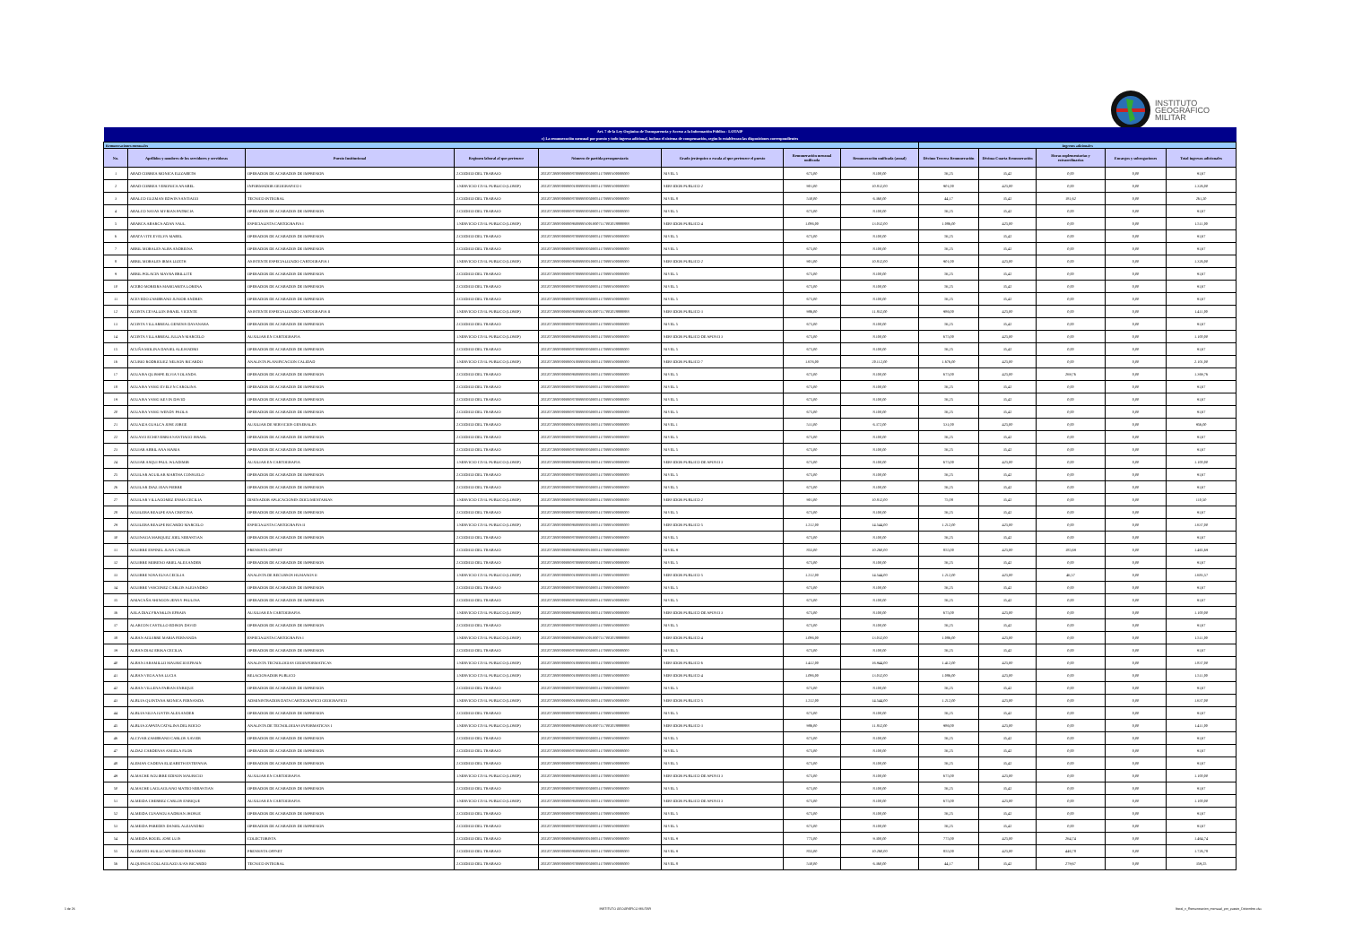INSTITUTO
GEOGRÁFICO
MILITAR
| Art. 7 de la Ley Orgánica de Transparencia y Acceso a la Información Pública - LOTAIP | | | | | | | | | | | | |
| --- | --- | --- | --- | --- | --- | --- | --- | --- | --- | --- | --- | --- |
| c) La remuneración mensual por puesto y todo ingreso adicional, incluso el sistema de compensación, según lo establezcan las disposiciones correspondientes | | | | | | | | | | | | |
| Remuneraciones mensuales | | | | | | | | Ingresos adicionales | | | | |
| No. | Apellidos y nombres de los servidores y servidoras | Puesto Institucional | Regimen laboral al que pertenece | Número de partida presupuestaria | Grado jerárquico o escala al que pertenece el puesto | Remuneración mensual unificada | Remuneración unificada (anual) | Décimo Tercera Remuneración | Décima Cuarta Remuneración | Horas suplementarias y extraordinarias | Encargos y subrogaciones | Total ingresos adicionales |
| 1 | ABAD CORREA MONICA ELIZABETH | OPERADOR DE ACABADOS DE IMPRESION | 2.CODIGO DEL TRABAJO | 2022072000000000870000000500051170000100000000 | NIVEL 5 | 675,00 | 8.100,00 | 56,25 | 35,42 | 0,00 | 0,00 | 91,67 |
| 2 | ABAD CORREA VERONICA ANABEL | INFORMADOR GEOGRAFICO I | 1.SERVICIO CIVIL PUBLICO (LOSEP) | 2022072000000000010000000100051170000100000000 | SERVIDOR PUBLICO 2 | 901,00 | 10.812,00 | 901,00 | 425,00 | 0,00 | 0,00 | 1.326,00 |
| 3 | ABALCO GUZMAN EDWIN SANTIAGO | TECNICO INTEGRAL | 2.CODIGO DEL TRABAJO | 2022072000000000870000000500051170000100000000 | NIVEL 8 | 530,00 | 6.360,00 | 44,17 | 35,42 | 181,62 | 0,00 | 261,20 |
| 4 | ABALCO NAVAS MYRIAN PATRICIA | OPERADOR DE ACABADOS DE IMPRESION | 2.CODIGO DEL TRABAJO | 2022072000000000870000000500051170000100000000 | NIVEL 5 | 675,00 | 8.100,00 | 56,25 | 35,42 | 0,00 | 0,00 | 91,67 |
| 5 | ABARCA ABARCA ADAN SAUL | ESPECIALISTA CARTOGRAFIA I | 1.SERVICIO CIVIL PUBLICO (LOSEP) | 2022072000000000860000010010007117002028888888 | SERVIDOR PUBLICO 4 | 1.086,00 | 13.032,00 | 1.086,00 | 425,00 | 0,00 | 0,00 | 1.511,00 |
| 6 | ABATA VITE EVELYN MABEL | OPERADOR DE ACABADOS DE IMPRESION | 2.CODIGO DEL TRABAJO | 2022072000000000870000000500051170000100000000 | NIVEL 5 | 675,00 | 8.100,00 | 56,25 | 35,42 | 0,00 | 0,00 | 91,67 |
| 7 | ABRIL MORALES ALBA ANDREINA | OPERADOR DE ACABADOS DE IMPRESION | 2.CODIGO DEL TRABAJO | 2022072000000000870000000500051170000100000000 | NIVEL 5 | 675,00 | 8.100,00 | 56,25 | 35,42 | 0,00 | 0,00 | 91,67 |
| 8 | ABRIL MORALES IRMA LIZETH | ASISTENTE ESPECIALIZADO CARTOGRAFIA I | 1.SERVICIO CIVIL PUBLICO (LOSEP) | 2022072000000000860000000100051170000100000000 | SERVIDOR PUBLICO 2 | 901,00 | 10.812,00 | 901,00 | 425,00 | 0,00 | 0,00 | 1.326,00 |
| 9 | ABRIL POLACIN MAYRA BRILLITE | OPERADOR DE ACABADOS DE IMPRESION | 2.CODIGO DEL TRABAJO | 2022072000000000870000000500051170000100000000 | NIVEL 5 | 675,00 | 8.100,00 | 56,25 | 35,42 | 0,00 | 0,00 | 91,67 |
| 10 | ACEBO MOREIRA MARGARITA LORENA | OPERADOR DE ACABADOS DE IMPRESION | 2.CODIGO DEL TRABAJO | 2022072000000000870000000500051170000100000000 | NIVEL 5 | 675,00 | 8.100,00 | 56,25 | 35,42 | 0,00 | 0,00 | 91,67 |
| 11 | ACEVEDO ZAMBRANO JUNIOR ANDRES | OPERADOR DE ACABADOS DE IMPRESION | 2.CODIGO DEL TRABAJO | 2022072000000000870000000500051170000100000000 | NIVEL 5 | 675,00 | 8.100,00 | 56,25 | 35,42 | 0,00 | 0,00 | 91,67 |
| 12 | ACOSTA CEVALLOS ISRAEL VICENTE | ASISTENTE ESPECIALIZADO CARTOGRAFIA II | 1.SERVICIO CIVIL PUBLICO (LOSEP) | 2022072000000000860000010010007117002028888888 | SERVIDOR PUBLICO 3 | 986,00 | 11.832,00 | 986,00 | 425,00 | 0,00 | 0,00 | 1.411,00 |
| 13 | ACOSTA VILLARREAL GENESIS DAYANARA | OPERADOR DE ACABADOS DE IMPRESION | 2.CODIGO DEL TRABAJO | 2022072000000000870000000500051170000100000000 | NIVEL 5 | 675,00 | 8.100,00 | 56,25 | 35,42 | 0,00 | 0,00 | 91,67 |
| 14 | ACOSTA VILLARREAL JULIAN MARCELO | AUXILIAR EN CARTOGRAFIA | 1.SERVICIO CIVIL PUBLICO (LOSEP) | 2022072000000000860000000100051170000100000000 | SERVIDOR PUBLICO DE APOYO 3 | 675,00 | 8.100,00 | 675,00 | 425,00 | 0,00 | 0,00 | 1.100,00 |
| 15 | ACUÑA MOLINA DANIEL ALEJANDRO | OPERADOR DE ACABADOS DE IMPRESION | 2.CODIGO DEL TRABAJO | 2022072000000000870000000500051170000100000000 | NIVEL 5 | 675,00 | 8.100,00 | 56,25 | 35,42 | 0,00 | 0,00 | 91,67 |
| 16 | ACURIO RODRIGUEZ NELSON RICARDO | ANALISTA PLANIFICACION CALIDAD | 1.SERVICIO CIVIL PUBLICO (LOSEP) | 2022072000000000010000000100051170000100000000 | SERVIDOR PUBLICO 7 | 1.676,00 | 20.112,00 | 1.676,00 | 425,00 | 0,00 | 0,00 | 2.101,00 |
| 17 | AGUAISA QUISHPE ELVIA YOLANDA | OPERADOR DE ACABADOS DE IMPRESION | 2.CODIGO DEL TRABAJO | 2022072000000000860000000100051170000100000000 | NIVEL 5 | 675,00 | 8.100,00 | 675,00 | 425,00 | 269,76 | 0,00 | 1.369,76 |
| 18 | AGUAISA YASIG EVELYN CAROLINA | OPERADOR DE ACABADOS DE IMPRESION | 2.CODIGO DEL TRABAJO | 2022072000000000870000000500051170000100000000 | NIVEL 5 | 675,00 | 8.100,00 | 56,25 | 35,42 | 0,00 | 0,00 | 91,67 |
| 19 | AGUAISA YASIG KEVIN DAVID | OPERADOR DE ACABADOS DE IMPRESION | 2.CODIGO DEL TRABAJO | 2022072000000000870000000500051170000100000000 | NIVEL 5 | 675,00 | 8.100,00 | 56,25 | 35,42 | 0,00 | 0,00 | 91,67 |
| 20 | AGUAISA YASIG WENDY PAOLA | OPERADOR DE ACABADOS DE IMPRESION | 2.CODIGO DEL TRABAJO | 2022072000000000870000000500051170000100000000 | NIVEL 5 | 675,00 | 8.100,00 | 56,25 | 35,42 | 0,00 | 0,00 | 91,67 |
| 21 | AGUAIZA GUALCA JOSE JORGE | AUXILIAR DE SERVICIOS GENERALES | 2.CODIGO DEL TRABAJO | 2022072000000000010000000100051170000100000000 | NIVEL 1 | 531,00 | 6.372,00 | 531,00 | 425,00 | 0,00 | 0,00 | 956,00 |
| 22 | AGUAYO ECHEVERRIA SANTIAGO ISRAEL | OPERADOR DE ACABADOS DE IMPRESION | 2.CODIGO DEL TRABAJO | 2022072000000000870000000500051170000100000000 | NIVEL 5 | 675,00 | 8.100,00 | 56,25 | 35,42 | 0,00 | 0,00 | 91,67 |
| 23 | AGUIAR ABRIL ANA MARIA | OPERADOR DE ACABADOS DE IMPRESION | 2.CODIGO DEL TRABAJO | 2022072000000000870000000500051170000100000000 | NIVEL 5 | 675,00 | 8.100,00 | 56,25 | 35,42 | 0,00 | 0,00 | 91,67 |
| 24 | AGUIAR ASQUI PAUL WLADIMIR | AUXILIAR EN CARTOGRAFIA | 1.SERVICIO CIVIL PUBLICO (LOSEP) | 2022072000000000860000000100051170000100000000 | SERVIDOR PUBLICO DE APOYO 3 | 675,00 | 8.100,00 | 675,00 | 425,00 | 0,00 | 0,00 | 1.100,00 |
| 25 | AGUILAR AGUILAR MARTHA CONSUELO | OPERADOR DE ACABADOS DE IMPRESION | 2.CODIGO DEL TRABAJO | 2022072000000000870000000500051170000100000000 | NIVEL 5 | 675,00 | 8.100,00 | 56,25 | 35,42 | 0,00 | 0,00 | 91,67 |
| 26 | AGUILAR DIAZ JEAN PIERRE | OPERADOR DE ACABADOS DE IMPRESION | 2.CODIGO DEL TRABAJO | 2022072000000000870000000500051170000100000000 | NIVEL 5 | 675,00 | 8.100,00 | 56,25 | 35,42 | 0,00 | 0,00 | 91,67 |
| 27 | AGUILAR VILLAGOMEZ ENMA CECILIA | DISENADOR APLICACIONES DOCUMENTARIAS | 1.SERVICIO CIVIL PUBLICO (LOSEP) | 2022072000000000870000000500051170000100000000 | SERVIDOR PUBLICO 2 | 901,00 | 10.812,00 | 75,08 | 35,42 | 0,00 | 0,00 | 110,50 |
| 28 | AGUILERA REALPE ANA CRISTINA | OPERADOR DE ACABADOS DE IMPRESION | 2.CODIGO DEL TRABAJO | 2022072000000000870000000500051170000100000000 | NIVEL 5 | 675,00 | 8.100,00 | 56,25 | 35,42 | 0,00 | 0,00 | 91,67 |
| 29 | AGUILERA REALPE RICARDO MARCELO | ESPECIALISTA CARTOGRAFIA II | 1.SERVICIO CIVIL PUBLICO (LOSEP) | 2022072000000000860000000100051170000100000000 | SERVIDOR PUBLICO 5 | 1.212,00 | 14.544,00 | 1.212,00 | 425,00 | 0,00 | 0,00 | 1.637,00 |
| 30 | AGUINAGA MARQUEZ JOEL SEBASTIAN | OPERADOR DE ACABADOS DE IMPRESION | 2.CODIGO DEL TRABAJO | 2022072000000000870000000500051170000100000000 | NIVEL 5 | 675,00 | 8.100,00 | 56,25 | 35,42 | 0,00 | 0,00 | 91,67 |
| 31 | AGUIRRE ESPINEL JUAN CARLOS | PRENSISTA OFFSET | 2.CODIGO DEL TRABAJO | 2022072000000000860000000100051170000100000000 | NIVEL 9 | 855,00 | 10.260,00 | 855,00 | 425,00 | 185,69 | 0,00 | 1.465,69 |
| 32 | AGUIRRE MORENO ARIEL ALEXANDER | OPERADOR DE ACABADOS DE IMPRESION | 2.CODIGO DEL TRABAJO | 2022072000000000870000000500051170000100000000 | NIVEL 5 | 675,00 | 8.100,00 | 56,25 | 35,42 | 0,00 | 0,00 | 91,67 |
| 33 | AGUIRRE SOSA ELSA CECILIA | ANALISTA DE RECURSOS HUMANOS II | 1.SERVICIO CIVIL PUBLICO (LOSEP) | 2022072000000000010000000100051170000100000000 | SERVIDOR PUBLICO 5 | 1.212,00 | 14.544,00 | 1.212,00 | 425,00 | 46,57 | 0,00 | 1.683,57 |
| 34 | AGUIRRE VASCONEZ CARLOS ALEJANDRO | OPERADOR DE ACABADOS DE IMPRESION | 2.CODIGO DEL TRABAJO | 2022072000000000870000000500051170000100000000 | NIVEL 5 | 675,00 | 8.100,00 | 56,25 | 35,42 | 0,00 | 0,00 | 91,67 |
| 35 | AIMACAÑA SHINGON JENNY PAULINA | OPERADOR DE ACABADOS DE IMPRESION | 2.CODIGO DEL TRABAJO | 2022072000000000870000000500051170000100000000 | NIVEL 5 | 675,00 | 8.100,00 | 56,25 | 35,42 | 0,00 | 0,00 | 91,67 |
| 36 | AJILA DIAZ FRANKLIN EFRAIN | AUXILIAR EN CARTOGRAFIA | 1.SERVICIO CIVIL PUBLICO (LOSEP) | 2022072000000000860000000100051170000100000000 | SERVIDOR PUBLICO DE APOYO 3 | 675,00 | 8.100,00 | 675,00 | 425,00 | 0,00 | 0,00 | 1.100,00 |
| 37 | ALARCON CASTILLO EDISON DAVID | OPERADOR DE ACABADOS DE IMPRESION | 2.CODIGO DEL TRABAJO | 2022072000000000870000000500051170000100000000 | NIVEL 5 | 675,00 | 8.100,00 | 56,25 | 35,42 | 0,00 | 0,00 | 91,67 |
| 38 | ALBAN AGUIRRE MARIA FERNANDA | ESPECIALISTA CARTOGRAFIA I | 1.SERVICIO CIVIL PUBLICO (LOSEP) | 2022072000000000860000010010007117002028888888 | SERVIDOR PUBLICO 4 | 1.086,00 | 13.032,00 | 1.086,00 | 425,00 | 0,00 | 0,00 | 1.511,00 |
| 39 | ALBAN DIAZ ERIKA CECILIA | OPERADOR DE ACABADOS DE IMPRESION | 2.CODIGO DEL TRABAJO | 2022072000000000870000000500051170000100000000 | NIVEL 5 | 675,00 | 8.100,00 | 56,25 | 35,42 | 0,00 | 0,00 | 91,67 |
| 40 | ALBAN JARAMILLO MAURICIO EFRAIN | ANALISTA TECNOLOGIAS GEOINFORMATICAS | 1.SERVICIO CIVIL PUBLICO (LOSEP) | 2022072000000000010000000100051170000100000000 | SERVIDOR PUBLICO 6 | 1.412,00 | 16.944,00 | 1.412,00 | 425,00 | 0,00 | 0,00 | 1.837,00 |
| 41 | ALBAN VEGA ANA LUCIA | RELACIONADOR PUBLICO | 1.SERVICIO CIVIL PUBLICO (LOSEP) | 2022072000000000010000000100051170000100000000 | SERVIDOR PUBLICO 4 | 1.086,00 | 13.032,00 | 1.086,00 | 425,00 | 0,00 | 0,00 | 1.511,00 |
| 42 | ALBAN VILLENA FABIAN ENRIQUE | OPERADOR DE ACABADOS DE IMPRESION | 2.CODIGO DEL TRABAJO | 2022072000000000870000000500051170000100000000 | NIVEL 5 | 675,00 | 8.100,00 | 56,25 | 35,42 | 0,00 | 0,00 | 91,67 |
| 43 | ALBUJA QUINTANA MONICA FERNANDA | ADMINISTRADOR DATA CARTOGRAFICO GEOGRAFICO | 1.SERVICIO CIVIL PUBLICO (LOSEP) | 2022072000000000010000000100051170000100000000 | SERVIDOR PUBLICO 5 | 1.212,00 | 14.544,00 | 1.212,00 | 425,00 | 0,00 | 0,00 | 1.637,00 |
| 44 | ALBUJA SILVA JUSTIN ALEXANDER | OPERADOR DE ACABADOS DE IMPRESION | 2.CODIGO DEL TRABAJO | 2022072000000000870000000500051170000100000000 | NIVEL 5 | 675,00 | 8.100,00 | 56,25 | 35,42 | 0,00 | 0,00 | 91,67 |
| 45 | ALBUJA ZAPATA CATALINA DEL ROCIO | ANALISTA DE TECNOLOGIAS INFORMATICAS I | 1.SERVICIO CIVIL PUBLICO (LOSEP) | 2022072000000000860000010010007117002028888888 | SERVIDOR PUBLICO 3 | 986,00 | 11.832,00 | 986,00 | 425,00 | 0,00 | 0,00 | 1.411,00 |
| 46 | ALCIVAR ZAMBRANO CARLOS XAVIER | OPERADOR DE ACABADOS DE IMPRESION | 2.CODIGO DEL TRABAJO | 2022072000000000870000000500051170000100000000 | NIVEL 5 | 675,00 | 8.100,00 | 56,25 | 35,42 | 0,00 | 0,00 | 91,67 |
| 47 | ALDAZ CARDENAS ANGELA FLOR | OPERADOR DE ACABADOS DE IMPRESION | 2.CODIGO DEL TRABAJO | 2022072000000000870000000500051170000100000000 | NIVEL 5 | 675,00 | 8.100,00 | 56,25 | 35,42 | 0,00 | 0,00 | 91,67 |
| 48 | ALEMAN CADENA ELIZABETH ESTEFANIA | OPERADOR DE ACABADOS DE IMPRESION | 2.CODIGO DEL TRABAJO | 2022072000000000870000000500051170000100000000 | NIVEL 5 | 675,00 | 8.100,00 | 56,25 | 35,42 | 0,00 | 0,00 | 91,67 |
| 49 | ALMACHE AGUIRRE EDISON MAURICIO | AUXILIAR EN CARTOGRAFIA | 1.SERVICIO CIVIL PUBLICO (LOSEP) | 2022072000000000860000000100051170000100000000 | SERVIDOR PUBLICO DE APOYO 3 | 675,00 | 8.100,00 | 675,00 | 425,00 | 0,00 | 0,00 | 1.100,00 |
| 50 | ALMACHE LAGLAGUANO MATEO SEBASTIAN | OPERADOR DE ACABADOS DE IMPRESION | 2.CODIGO DEL TRABAJO | 2022072000000000870000000500051170000100000000 | NIVEL 5 | 675,00 | 8.100,00 | 56,25 | 35,42 | 0,00 | 0,00 | 91,67 |
| 51 | ALMEIDA CHERREZ CARLOS ENRIQUE | AUXILIAR EN CARTOGRAFIA | 1.SERVICIO CIVIL PUBLICO (LOSEP) | 2022072000000000860000000100051170000100000000 | SERVIDOR PUBLICO DE APOYO 3 | 675,00 | 8.100,00 | 675,00 | 425,00 | 0,00 | 0,00 | 1.100,00 |
| 52 | ALMEIDA CUSANGUA ADRIAN JHOSUE | OPERADOR DE ACABADOS DE IMPRESION | 2.CODIGO DEL TRABAJO | 2022072000000000870000000500051170000100000000 | NIVEL 5 | 675,00 | 8.100,00 | 56,25 | 35,42 | 0,00 | 0,00 | 91,67 |
| 53 | ALMEIDA PAREDES DANIEL ALEJANDRO | OPERADOR DE ACABADOS DE IMPRESION | 2.CODIGO DEL TRABAJO | 2022072000000000870000000500051170000100000000 | NIVEL 5 | 675,00 | 8.100,00 | 56,25 | 35,42 | 0,00 | 0,00 | 91,67 |
| 54 | ALMEIDA ROGEL JOSE LUIS | COLECTORISTA | 2.CODIGO DEL TRABAJO | 2022072000000000860000000100051170000100000000 | NIVEL 9 | 775,00 | 9.300,00 | 775,00 | 425,00 | 264,74 | 0,00 | 1.464,74 |
| 55 | ALOMOTO HUILLCAPI DIEGO FERNANDO | PRENSISTA OFFSET | 2.CODIGO DEL TRABAJO | 2022072000000000860000000100051170000100000000 | NIVEL 9 | 855,00 | 10.260,00 | 855,00 | 425,00 | 446,78 | 0,00 | 1.726,78 |
| 56 | ALQUINGA COLLAGUAZO JUAN RICARDO | TECNICO INTEGRAL | 2.CODIGO DEL TRABAJO | 2022072000000000870000000500051170000100000000 | NIVEL 8 | 530,00 | 6.360,00 | 44,17 | 35,42 | 279,67 | 0,00 | 359,25 |
1 de 26 INSTITUTO GEOGRÁFICO MILITAR literal_c_Remuneracion_mensual_por_puesto_Diciembre.xlsx